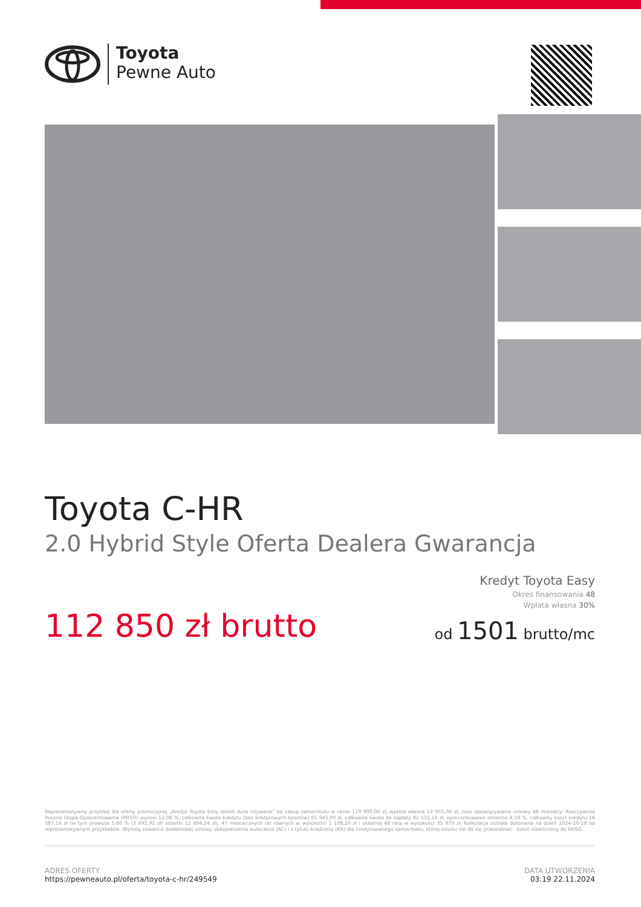Toyota
Pewne Auto
Toyota C-HR
2.0 Hybrid Style Oferta Dealera Gwarancja
112 850 zł brutto
Kredyt Toyota Easy
Okres finansowania 48
Wpłata własna 30%
od 1501 brutto/mc
Reprezentatywny przykład dla oferty promocyjnej „Kredyt Toyota Easy Jesień Auta Używane” na zakup samochodu w cenie 119 900,00 zł, wpłata własna 53 955,00 zł, czas obowiązywania umowy 48 miesięcy: Rzeczywista Roczna Stopa Oprocentowania (RRSO) wynosi 12,08 %, całkowita kwota kredytu (bez kredytowych kosztów) 65 945,00 zł, całkowita kwota do zapłaty 82 532,16 zł, oprocentowanie zmienne 8,59 %, całkowity koszt kredytu 16 587,16 zł (w tym prowizja 5,60 % (3 692,92 zł) odsetki 12 894,24 zł), 47 miesięcznych rat równych w wysokości 1 108,20 zł i ostatnią 48 ratą w wysokości 35 970 zł. Kalkulacja została dokonana na dzień 2024-10-18 na reprezentatywnym przykładzie. Wymóg zawarcia dodatkowej umowy ubezpieczenia autocasco (AC) i z tytułu kradzieży (KR) dla kredytowanego samochodu, której kosztu nie da się przewidzieć - koszt niewliczony do RRSO.
ADRES OFERTY
https://pewneauto.pl/oferta/toyota-c-hr/249549
DATA UTWORZENIA
03:19 22.11.2024